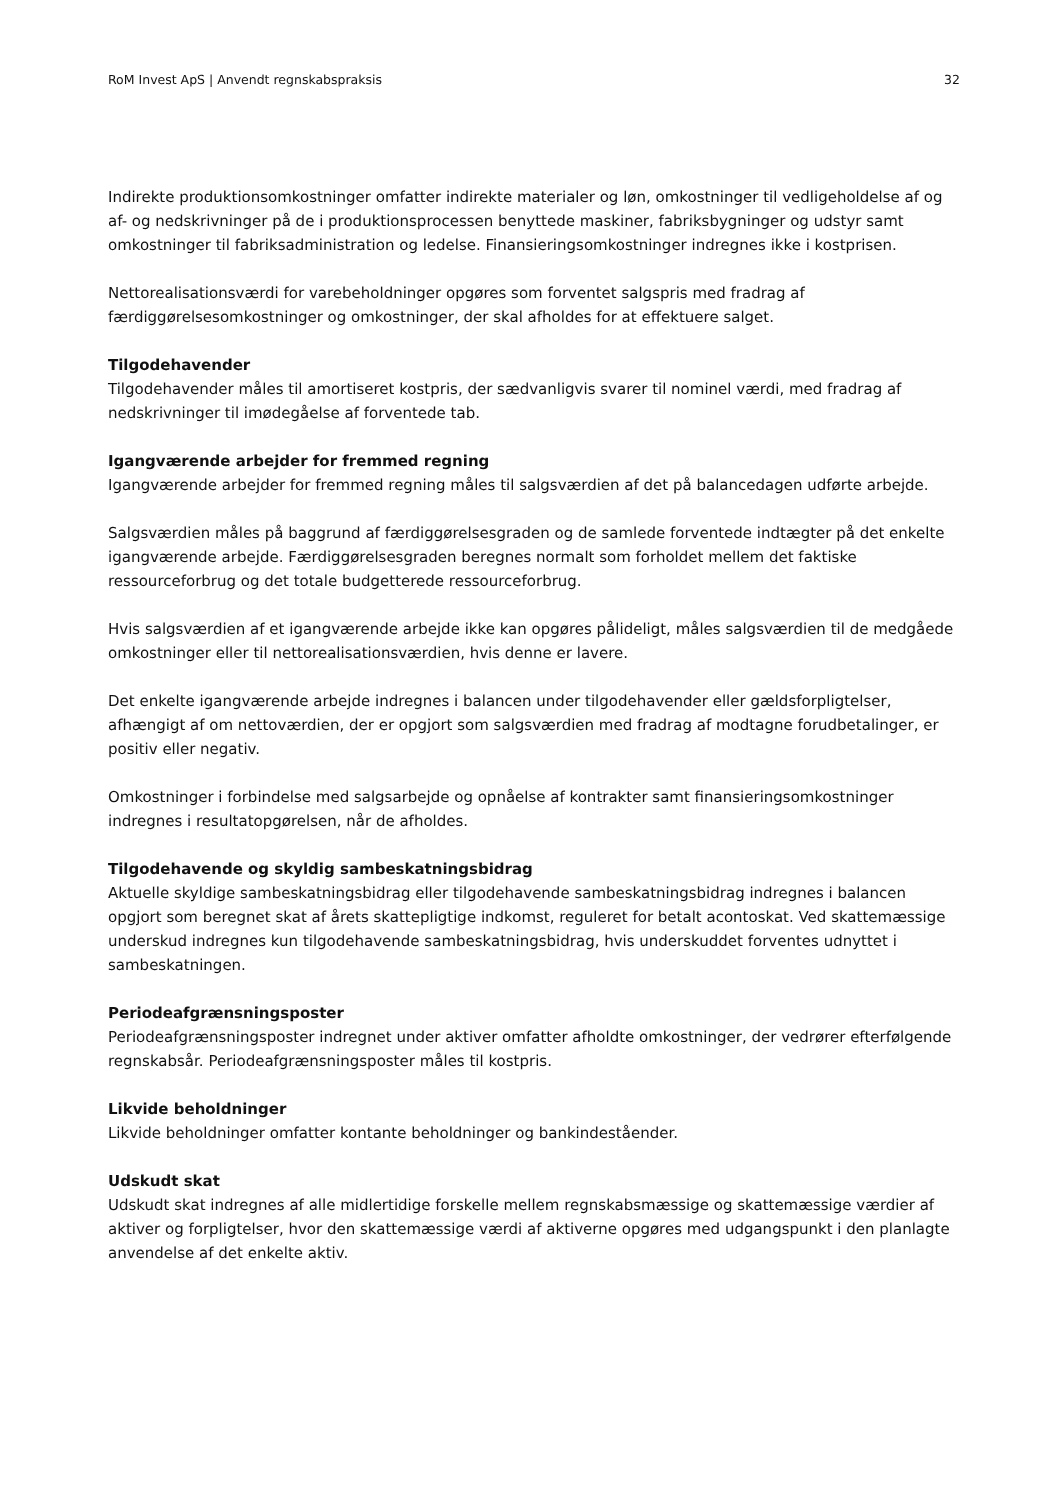RoM Invest ApS | Anvendt regnskabspraksis 32
Indirekte produktionsomkostninger omfatter indirekte materialer og løn, omkostninger til vedligeholdelse af og af- og nedskrivninger på de i produktionsprocessen benyttede maskiner, fabriksbygninger og udstyr samt omkostninger til fabriksadministration og ledelse. Finansieringsomkostninger indregnes ikke i kostprisen.
Nettorealisationsværdi for varebeholdninger opgøres som forventet salgspris med fradrag af færdiggørelsesomkostninger og omkostninger, der skal afholdes for at effektuere salget.
Tilgodehavender
Tilgodehavender måles til amortiseret kostpris, der sædvanligvis svarer til nominel værdi, med fradrag af nedskrivninger til imødegåelse af forventede tab.
Igangværende arbejder for fremmed regning
Igangværende arbejder for fremmed regning måles til salgsværdien af det på balancedagen udførte arbejde.
Salgsværdien måles på baggrund af færdiggørelsesgraden og de samlede forventede indtægter på det enkelte igangværende arbejde. Færdiggørelsesgraden beregnes normalt som forholdet mellem det faktiske ressourceforbrug og det totale budgetterede ressourceforbrug.
Hvis salgsværdien af et igangværende arbejde ikke kan opgøres pålideligt, måles salgsværdien til de medgåede omkostninger eller til nettorealisationsværdien, hvis denne er lavere.
Det enkelte igangværende arbejde indregnes i balancen under tilgodehavender eller gældsforpligtelser, afhængigt af om nettoværdien, der er opgjort som salgsværdien med fradrag af modtagne forudbetalinger, er positiv eller negativ.
Omkostninger i forbindelse med salgsarbejde og opnåelse af kontrakter samt finansieringsomkostninger indregnes i resultatopgørelsen, når de afholdes.
Tilgodehavende og skyldig sambeskatningsbidrag
Aktuelle skyldige sambeskatningsbidrag eller tilgodehavende sambeskatningsbidrag indregnes i balancen opgjort som beregnet skat af årets skattepligtige indkomst, reguleret for betalt acontoskat. Ved skattemæssige underskud indregnes kun tilgodehavende sambeskatningsbidrag, hvis underskuddet forventes udnyttet i sambeskatningen.
Periodeafgrænsningsposter
Periodeafgrænsningsposter indregnet under aktiver omfatter afholdte omkostninger, der vedrører efterfølgende regnskabsår. Periodeafgrænsningsposter måles til kostpris.
Likvide beholdninger
Likvide beholdninger omfatter kontante beholdninger og bankindeståender.
Udskudt skat
Udskudt skat indregnes af alle midlertidige forskelle mellem regnskabsmæssige og skattemæssige værdier af aktiver og forpligtelser, hvor den skattemæssige værdi af aktiverne opgøres med udgangspunkt i den planlagte anvendelse af det enkelte aktiv.